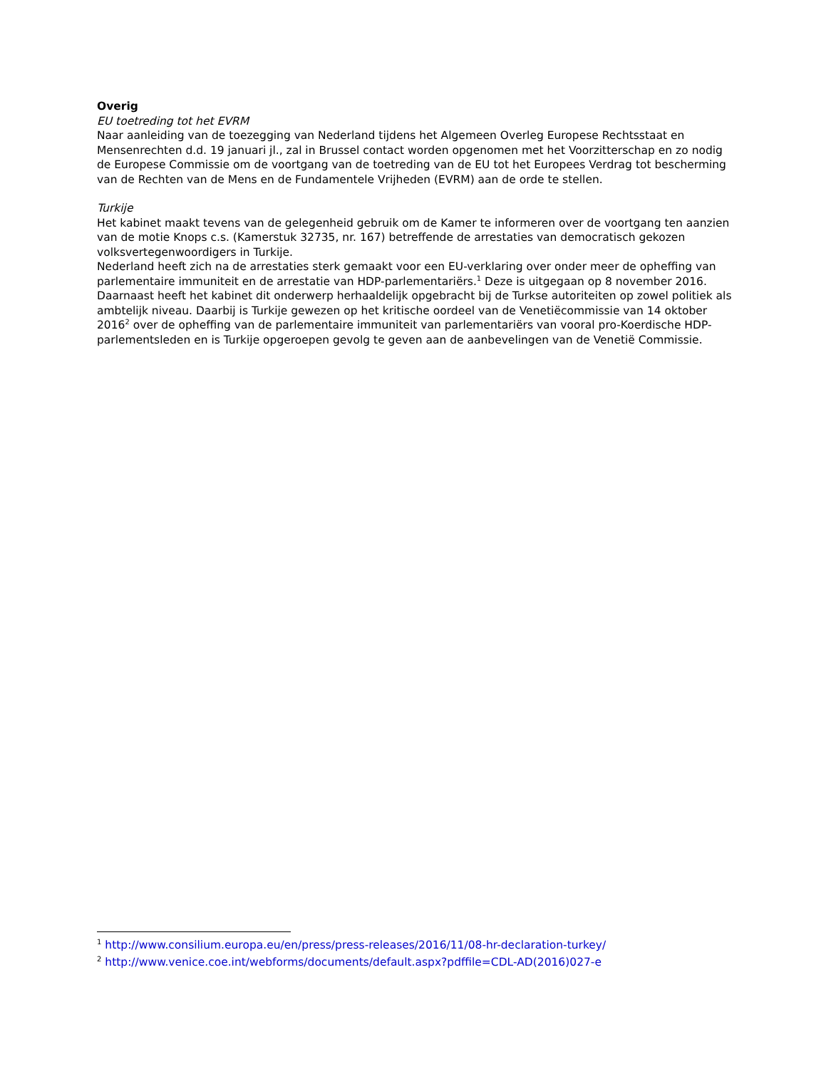Overig
EU toetreding tot het EVRM
Naar aanleiding van de toezegging van Nederland tijdens het Algemeen Overleg Europese Rechtsstaat en Mensenrechten d.d. 19 januari jl., zal in Brussel contact worden opgenomen met het Voorzitterschap en zo nodig de Europese Commissie om de voortgang van de toetreding van de EU tot het Europees Verdrag tot bescherming van de Rechten van de Mens en de Fundamentele Vrijheden (EVRM) aan de orde te stellen.
Turkije
Het kabinet maakt tevens van de gelegenheid gebruik om de Kamer te informeren over de voortgang ten aanzien van de motie Knops c.s. (Kamerstuk 32735, nr. 167) betreffende de arrestaties van democratisch gekozen volksvertegenwoordigers in Turkije.
Nederland heeft zich na de arrestaties sterk gemaakt voor een EU-verklaring over onder meer de opheffing van parlementaire immuniteit en de arrestatie van HDP-parlementariërs.<sup>1</sup> Deze is uitgegaan op 8 november 2016. Daarnaast heeft het kabinet dit onderwerp herhaaldelijk opgebracht bij de Turkse autoriteiten op zowel politiek als ambtelijk niveau. Daarbij is Turkije gewezen op het kritische oordeel van de Venetiëcommissie van 14 oktober 2016<sup>2</sup> over de opheffing van de parlementaire immuniteit van parlementariërs van vooral pro-Koerdische HDP-parlementsleden en is Turkije opgeroepen gevolg te geven aan de aanbevelingen van de Venetië Commissie.
<sup>1</sup> http://www.consilium.europa.eu/en/press/press-releases/2016/11/08-hr-declaration-turkey/
<sup>2</sup> http://www.venice.coe.int/webforms/documents/default.aspx?pdffile=CDL-AD(2016)027-e